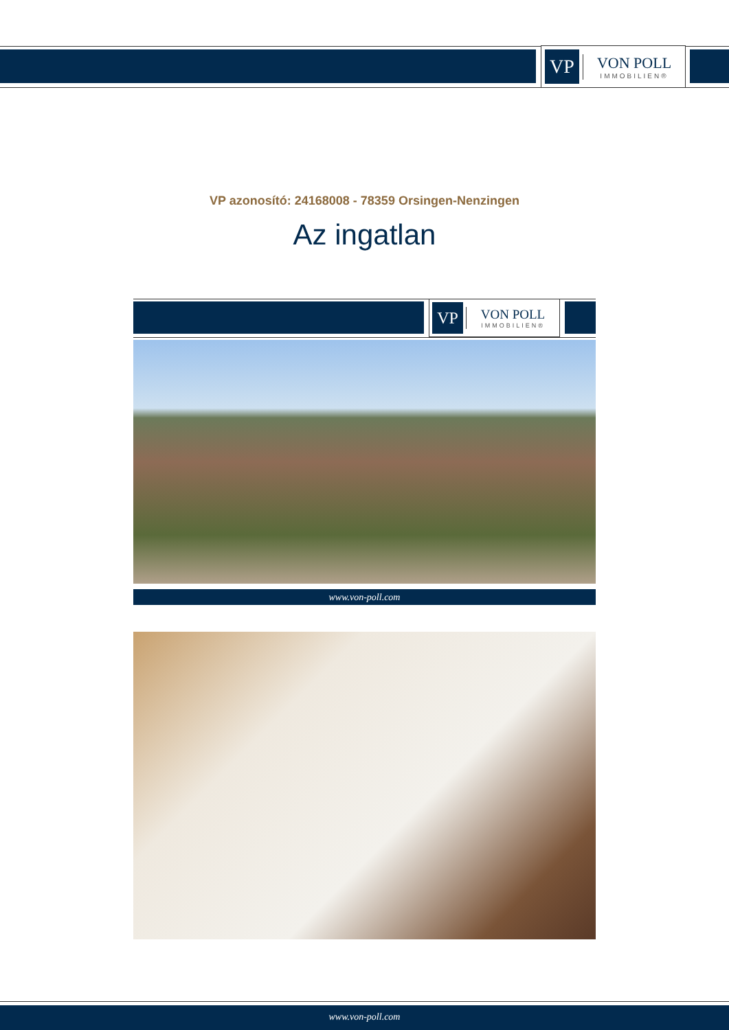VP
VON POLL
IMMOBILIEN®
VP azonosító: 24168008 - 78359 Orsingen-Nenzingen
Az ingatlan
VP
VON POLL
IMMOBILIEN®
www.von-poll.com
www.von-poll.com